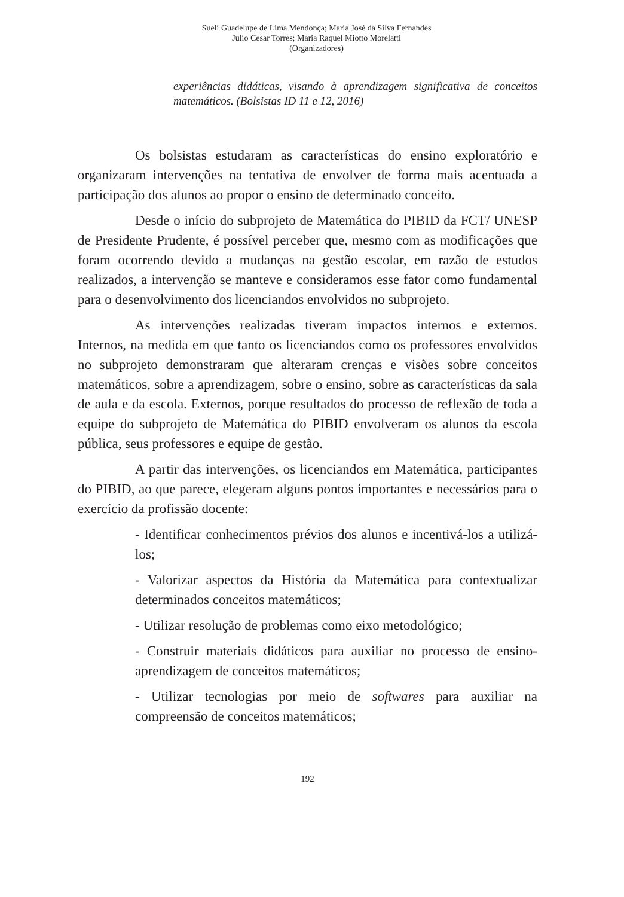Sueli Guadelupe de Lima Mendonça; Maria José da Silva Fernandes
Julio Cesar Torres; Maria Raquel Miotto Morelatti
(Organizadores)
experiências didáticas, visando à aprendizagem significativa de conceitos matemáticos. (Bolsistas ID 11 e 12, 2016)
Os bolsistas estudaram as características do ensino exploratório e organizaram intervenções na tentativa de envolver de forma mais acentuada a participação dos alunos ao propor o ensino de determinado conceito.
Desde o início do subprojeto de Matemática do PIBID da FCT/ UNESP de Presidente Prudente, é possível perceber que, mesmo com as modificações que foram ocorrendo devido a mudanças na gestão escolar, em razão de estudos realizados, a intervenção se manteve e consideramos esse fator como fundamental para o desenvolvimento dos licenciandos envolvidos no subprojeto.
As intervenções realizadas tiveram impactos internos e externos. Internos, na medida em que tanto os licenciandos como os professores envolvidos no subprojeto demonstraram que alteraram crenças e visões sobre conceitos matemáticos, sobre a aprendizagem, sobre o ensino, sobre as características da sala de aula e da escola. Externos, porque resultados do processo de reflexão de toda a equipe do subprojeto de Matemática do PIBID envolveram os alunos da escola pública, seus professores e equipe de gestão.
A partir das intervenções, os licenciandos em Matemática, participantes do PIBID, ao que parece, elegeram alguns pontos importantes e necessários para o exercício da profissão docente:
- Identificar conhecimentos prévios dos alunos e incentivá-los a utilizá-los;
- Valorizar aspectos da História da Matemática para contextualizar determinados conceitos matemáticos;
- Utilizar resolução de problemas como eixo metodológico;
- Construir materiais didáticos para auxiliar no processo de ensino-aprendizagem de conceitos matemáticos;
- Utilizar tecnologias por meio de softwares para auxiliar na compreensão de conceitos matemáticos;
192